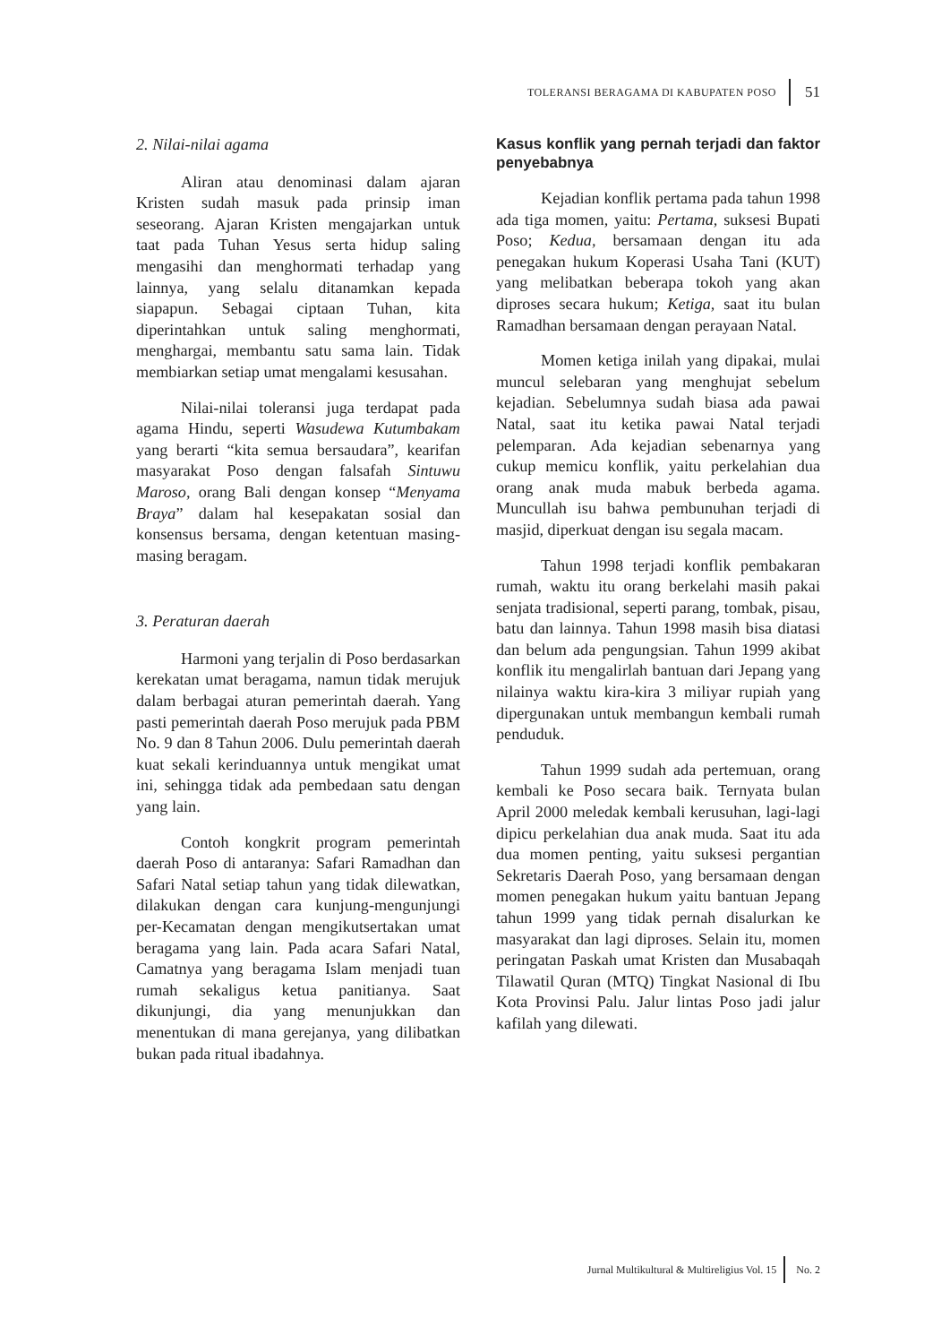TOLERANSI BERAGAMA DI KABUPATEN POSO 51
2. Nilai-nilai agama
Aliran atau denominasi dalam ajaran Kristen sudah masuk pada prinsip iman seseorang. Ajaran Kristen mengajarkan untuk taat pada Tuhan Yesus serta hidup saling mengasihi dan menghormati terhadap yang lainnya, yang selalu ditanamkan kepada siapapun. Sebagai ciptaan Tuhan, kita diperintahkan untuk saling menghormati, menghargai, membantu satu sama lain. Tidak membiarkan setiap umat mengalami kesusahan.
Nilai-nilai toleransi juga terdapat pada agama Hindu, seperti Wasudewa Kutumbakam yang berarti “kita semua bersaudara”, kearifan masyarakat Poso dengan falsafah Sintuwu Maroso, orang Bali dengan konsep “Menyama Braya” dalam hal kesepakatan sosial dan konsensus bersama, dengan ketentuan masing-masing beragam.
3. Peraturan daerah
Harmoni yang terjalin di Poso berdasarkan kerekatan umat beragama, namun tidak merujuk dalam berbagai aturan pemerintah daerah. Yang pasti pemerintah daerah Poso merujuk pada PBM No. 9 dan 8 Tahun 2006. Dulu pemerintah daerah kuat sekali kerinduannya untuk mengikat umat ini, sehingga tidak ada pembedaan satu dengan yang lain.
Contoh kongkrit program pemerintah daerah Poso di antaranya: Safari Ramadhan dan Safari Natal setiap tahun yang tidak dilewatkan, dilakukan dengan cara kunjung-mengunjungi per-Kecamatan dengan mengikutsertakan umat beragama yang lain. Pada acara Safari Natal, Camatnya yang beragama Islam menjadi tuan rumah sekaligus ketua panitianya. Saat dikunjungi, dia yang menunjukkan dan menentukan di mana gerejanya, yang dilibatkan bukan pada ritual ibadahnya.
Kasus konflik yang pernah terjadi dan faktor penyebabnya
Kejadian konflik pertama pada tahun 1998 ada tiga momen, yaitu: Pertama, suksesi Bupati Poso; Kedua, bersamaan dengan itu ada penegakan hukum Koperasi Usaha Tani (KUT) yang melibatkan beberapa tokoh yang akan diproses secara hukum; Ketiga, saat itu bulan Ramadhan bersamaan dengan perayaan Natal.
Momen ketiga inilah yang dipakai, mulai muncul selebaran yang menghujat sebelum kejadian. Sebelumnya sudah biasa ada pawai Natal, saat itu ketika pawai Natal terjadi pelemparan. Ada kejadian sebenarnya yang cukup memicu konflik, yaitu perkelahian dua orang anak muda mabuk berbeda agama. Muncullah isu bahwa pembunuhan terjadi di masjid, diperkuat dengan isu segala macam.
Tahun 1998 terjadi konflik pembakaran rumah, waktu itu orang berkelahi masih pakai senjata tradisional, seperti parang, tombak, pisau, batu dan lainnya. Tahun 1998 masih bisa diatasi dan belum ada pengungsian. Tahun 1999 akibat konflik itu mengalirlah bantuan dari Jepang yang nilainya waktu kira-kira 3 miliyar rupiah yang dipergunakan untuk membangun kembali rumah penduduk.
Tahun 1999 sudah ada pertemuan, orang kembali ke Poso secara baik. Ternyata bulan April 2000 meledak kembali kerusuhan, lagi-lagi dipicu perkelahian dua anak muda. Saat itu ada dua momen penting, yaitu suksesi pergantian Sekretaris Daerah Poso, yang bersamaan dengan momen penegakan hukum yaitu bantuan Jepang tahun 1999 yang tidak pernah disalurkan ke masyarakat dan lagi diproses. Selain itu, momen peringatan Paskah umat Kristen dan Musabaqah Tilawatil Quran (MTQ) Tingkat Nasional di Ibu Kota Provinsi Palu. Jalur lintas Poso jadi jalur kafilah yang dilewati.
Jurnal Multikultural & Multireligius Vol. 15 No. 2